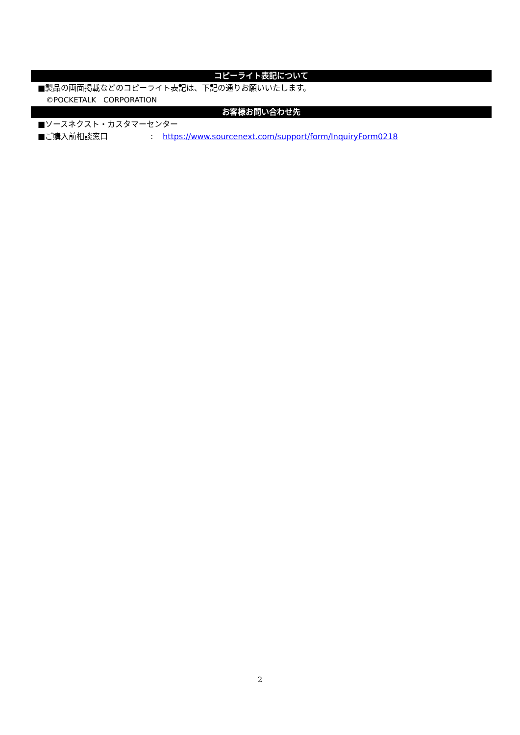コピーライト表記について
■製品の画面掲載などのコピーライト表記は、下記の通りお願いいたします。
©POCKETALK　CORPORATION
お客様お問い合わせ先
■ソースネクスト・カスタマーセンター
■ご購入前相談窓口: https://www.sourcenext.com/support/form/InquiryForm0218
2